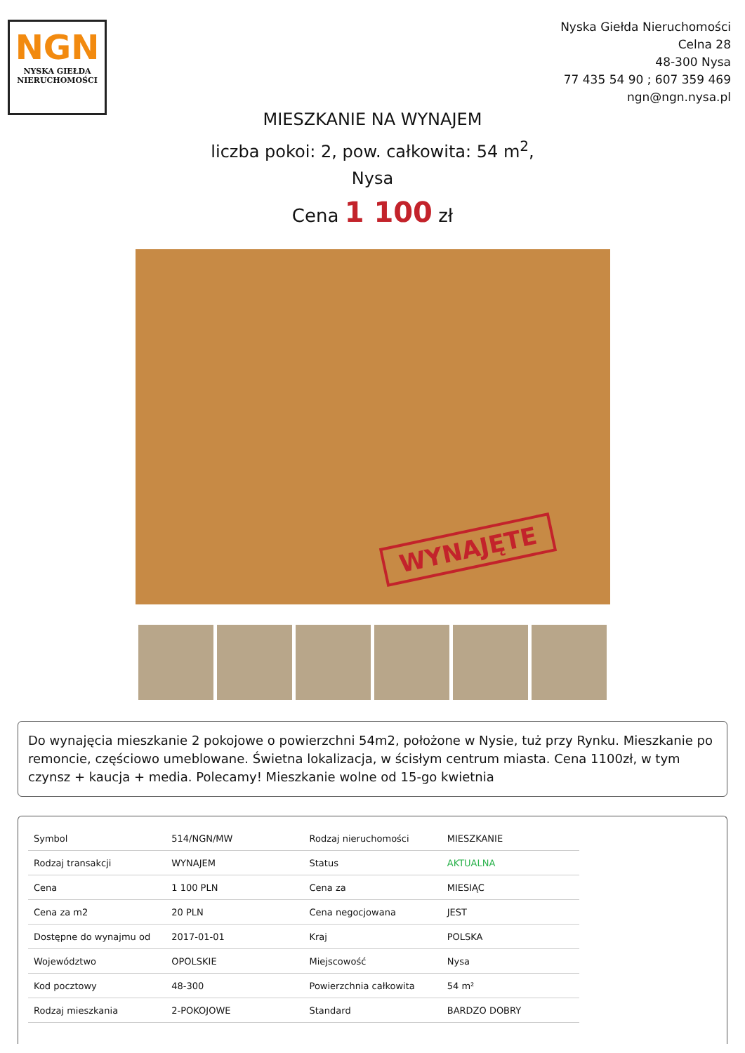NGN
NYSKA GIEŁDA
NIERUCHOMOŚCI
Nyska Giełda Nieruchomości
Celna 28
48-300 Nysa
77 435 54 90 ; 607 359 469
ngn@ngn.nysa.pl
MIESZKANIE NA WYNAJEM
liczba pokoi: 2, pow. całkowita: 54 m<sup>2</sup>,
Nysa
Cena 1 100 zł
WYNAJĘTE
Do wynajęcia mieszkanie 2 pokojowe o powierzchni 54m2, położone w Nysie, tuż przy Rynku. Mieszkanie po remoncie, częściowo umeblowane. Świetna lokalizacja, w ścisłym centrum miasta. Cena 1100zł, w tym czynsz + kaucja + media. Polecamy! Mieszkanie wolne od 15-go kwietnia
| Symbol | 514/NGN/MW | Rodzaj nieruchomości | MIESZKANIE |
| Rodzaj transakcji | WYNAJEM | Status | AKTUALNA |
| Cena | 1 100 PLN | Cena za | MIESIĄC |
| Cena za m2 | 20 PLN | Cena negocjowana | JEST |
| Dostępne do wynajmu od | 2017-01-01 | Kraj | POLSKA |
| Województwo | OPOLSKIE | Miejscowość | Nysa |
| Kod pocztowy | 48-300 | Powierzchnia całkowita | 54 m² |
| Rodzaj mieszkania | 2-POKOJOWE | Standard | BARDZO DOBRY |